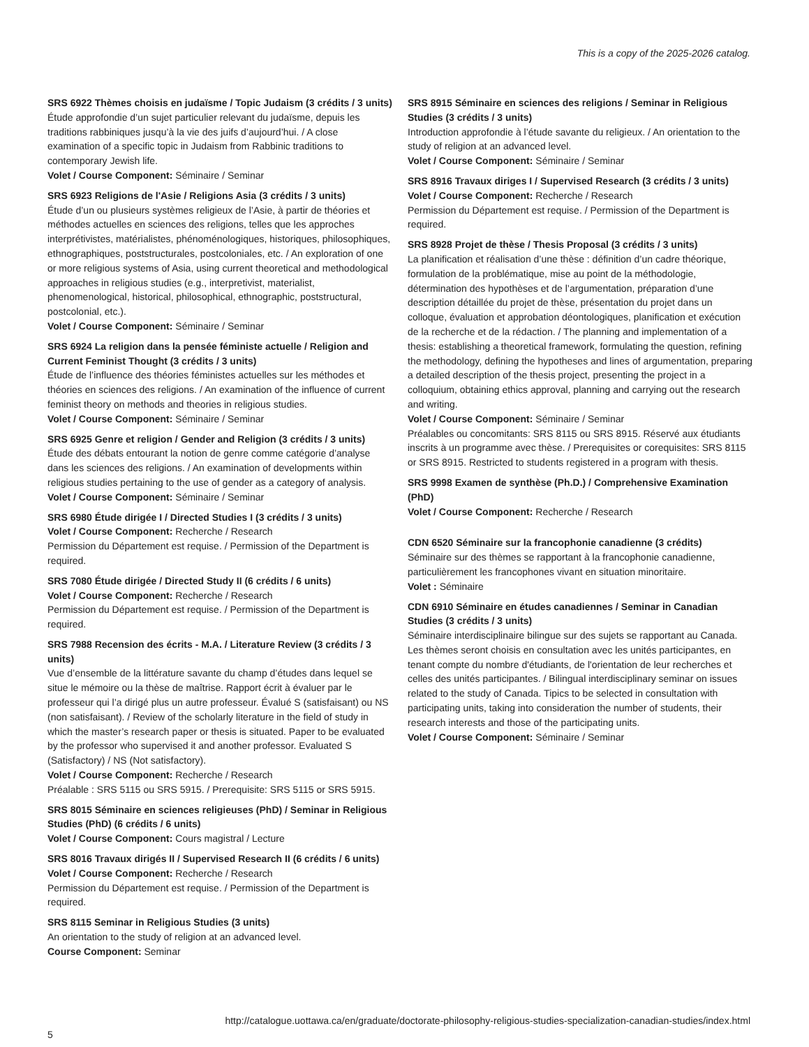This is a copy of the 2025-2026 catalog.
SRS 6922 Thèmes choisis en judaïsme / Topic Judaism (3 crédits / 3 units)
Étude approfondie d’un sujet particulier relevant du judaïsme, depuis les traditions rabbiniques jusqu’à la vie des juifs d’aujourd’hui. / A close examination of a specific topic in Judaism from Rabbinic traditions to contemporary Jewish life.
Volet / Course Component: Séminaire / Seminar
SRS 6923 Religions de l'Asie / Religions Asia (3 crédits / 3 units)
Étude d’un ou plusieurs systèmes religieux de l’Asie, à partir de théories et méthodes actuelles en sciences des religions, telles que les approches interprétivistes, matérialistes, phénoménologiques, historiques, philosophiques, ethnographiques, poststructurales, postcoloniales, etc. / An exploration of one or more religious systems of Asia, using current theoretical and methodological approaches in religious studies (e.g., interpretivist, materialist, phenomenological, historical, philosophical, ethnographic, poststructural, postcolonial, etc.).
Volet / Course Component: Séminaire / Seminar
SRS 6924 La religion dans la pensée féministe actuelle / Religion and Current Feminist Thought (3 crédits / 3 units)
Étude de l’influence des théories féministes actuelles sur les méthodes et théories en sciences des religions. / An examination of the influence of current feminist theory on methods and theories in religious studies.
Volet / Course Component: Séminaire / Seminar
SRS 6925 Genre et religion / Gender and Religion (3 crédits / 3 units)
Étude des débats entourant la notion de genre comme catégorie d’analyse dans les sciences des religions. / An examination of developments within religious studies pertaining to the use of gender as a category of analysis.
Volet / Course Component: Séminaire / Seminar
SRS 6980 Étude dirigée I / Directed Studies I (3 crédits / 3 units)
Volet / Course Component: Recherche / Research
Permission du Département est requise. / Permission of the Department is required.
SRS 7080 Étude dirigée / Directed Study II (6 crédits / 6 units)
Volet / Course Component: Recherche / Research
Permission du Département est requise. / Permission of the Department is required.
SRS 7988 Recension des écrits - M.A. / Literature Review (3 crédits / 3 units)
Vue d’ensemble de la littérature savante du champ d’études dans lequel se situe le mémoire ou la thèse de maîtrise. Rapport écrit à évaluer par le professeur qui l’a dirigé plus un autre professeur. Évalué S (satisfaisant) ou NS (non satisfaisant). / Review of the scholarly literature in the field of study in which the master’s research paper or thesis is situated. Paper to be evaluated by the professor who supervised it and another professor. Evaluated S (Satisfactory) / NS (Not satisfactory).
Volet / Course Component: Recherche / Research
Préalable : SRS 5115 ou SRS 5915. / Prerequisite: SRS 5115 or SRS 5915.
SRS 8015 Séminaire en sciences religieuses (PhD) / Seminar in Religious Studies (PhD) (6 crédits / 6 units)
Volet / Course Component: Cours magistral / Lecture
SRS 8016 Travaux dirigés II / Supervised Research II (6 crédits / 6 units)
Volet / Course Component: Recherche / Research
Permission du Département est requise. / Permission of the Department is required.
SRS 8115 Seminar in Religious Studies (3 units)
An orientation to the study of religion at an advanced level.
Course Component: Seminar
SRS 8915 Séminaire en sciences des religions / Seminar in Religious Studies (3 crédits / 3 units)
Introduction approfondie à l’étude savante du religieux. / An orientation to the study of religion at an advanced level.
Volet / Course Component: Séminaire / Seminar
SRS 8916 Travaux diriges I / Supervised Research (3 crédits / 3 units)
Volet / Course Component: Recherche / Research
Permission du Département est requise. / Permission of the Department is required.
SRS 8928 Projet de thèse / Thesis Proposal (3 crédits / 3 units)
La planification et réalisation d’une thèse : définition d’un cadre théorique, formulation de la problématique, mise au point de la méthodologie, détermination des hypothèses et de l’argumentation, préparation d’une description détaillée du projet de thèse, présentation du projet dans un colloque, évaluation et approbation déontologiques, planification et exécution de la recherche et de la rédaction. / The planning and implementation of a thesis: establishing a theoretical framework, formulating the question, refining the methodology, defining the hypotheses and lines of argumentation, preparing a detailed description of the thesis project, presenting the project in a colloquium, obtaining ethics approval, planning and carrying out the research and writing.
Volet / Course Component: Séminaire / Seminar
Préalables ou concomitants: SRS 8115 ou SRS 8915. Réservé aux étudiants inscrits à un programme avec thèse. / Prerequisites or corequisites: SRS 8115 or SRS 8915. Restricted to students registered in a program with thesis.
SRS 9998 Examen de synthèse (Ph.D.) / Comprehensive Examination (PhD)
Volet / Course Component: Recherche / Research
CDN 6520 Séminaire sur la francophonie canadienne (3 crédits)
Séminaire sur des thèmes se rapportant à la francophonie canadienne, particulièrement les francophones vivant en situation minoritaire.
Volet : Séminaire
CDN 6910 Séminaire en études canadiennes / Seminar in Canadian Studies (3 crédits / 3 units)
Séminaire interdisciplinaire bilingue sur des sujets se rapportant au Canada. Les thèmes seront choisis en consultation avec les unités participantes, en tenant compte du nombre d'étudiants, de l'orientation de leur recherches et celles des unités participantes. / Bilingual interdisciplinary seminar on issues related to the study of Canada. Tipics to be selected in consultation with participating units, taking into consideration the number of students, their research interests and those of the participating units.
Volet / Course Component: Séminaire / Seminar
http://catalogue.uottawa.ca/en/graduate/doctorate-philosophy-religious-studies-specialization-canadian-studies/index.html
5